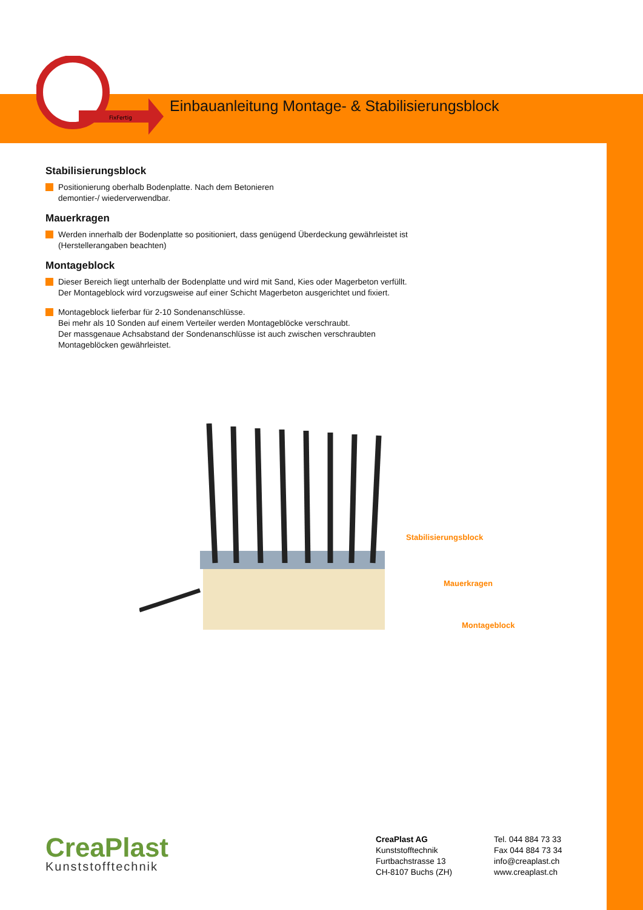FixFertig
Einbauanleitung Montage- & Stabilisierungsblock
Stabilisierungsblock
Positionierung oberhalb Bodenplatte. Nach dem Betonieren
demontier-/ wiederverwendbar.
Mauerkragen
Werden innerhalb der Bodenplatte so positioniert, dass genügend Überdeckung gewährleistet ist
(Herstellerangaben beachten)
Montageblock
Dieser Bereich liegt unterhalb der Bodenplatte und wird mit Sand, Kies oder Magerbeton verfüllt.
Der Montageblock wird vorzugsweise auf einer Schicht Magerbeton ausgerichtet und fixiert.
Montageblock lieferbar für 2-10 Sondenanschlüsse.
Bei mehr als 10 Sonden auf einem Verteiler werden Montageblöcke verschraubt.
Der massgenaue Achsabstand der Sondenanschlüsse ist auch zwischen verschraubten
Montageblöcken gewährleistet.
Stabilisierungsblock
Mauerkragen
Montageblock
CreaPlast
Kunststofftechnik
CreaPlast AG
Kunststofftechnik
Furtbachstrasse 13
CH-8107 Buchs (ZH)
Tel. 044 884 73 33
Fax 044 884 73 34
info@creaplast.ch
www.creaplast.ch